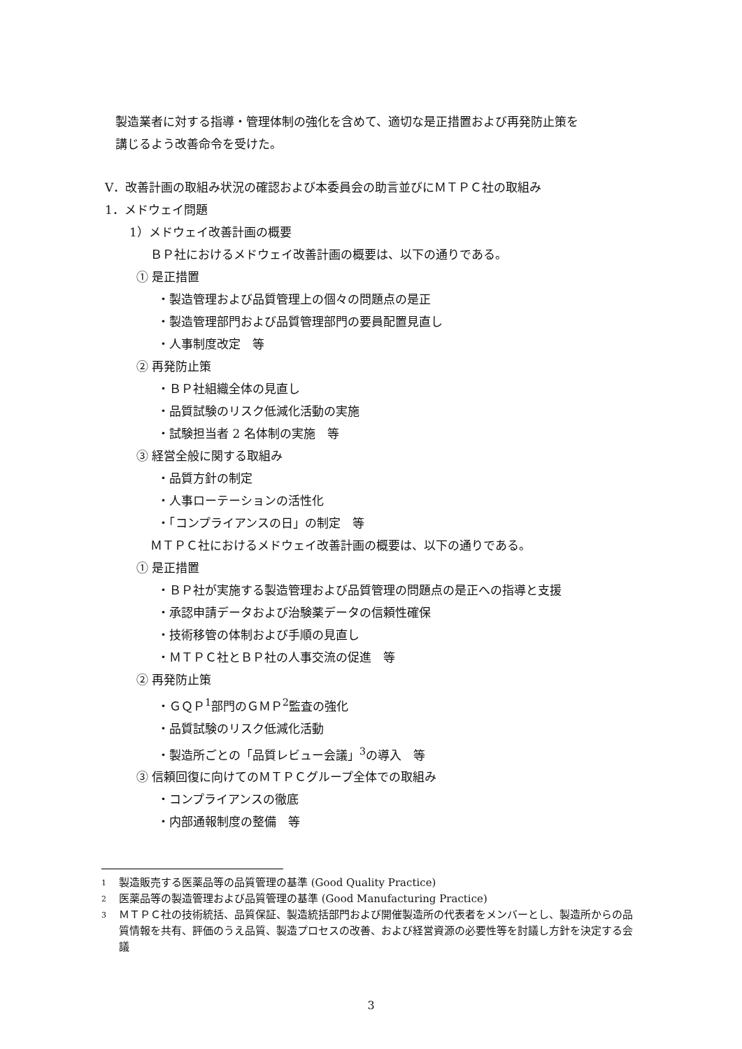製造業者に対する指導・管理体制の強化を含めて、適切な是正措置および再発防止策を
講じるよう改善命令を受けた。
V．改善計画の取組み状況の確認および本委員会の助言並びにＭＴＰＣ社の取組み
1．メドウェイ問題
1）メドウェイ改善計画の概要
ＢＰ社におけるメドウェイ改善計画の概要は、以下の通りである。
① 是正措置
・製造管理および品質管理上の個々の問題点の是正
・製造管理部門および品質管理部門の要員配置見直し
・人事制度改定　等
② 再発防止策
・ＢＰ社組織全体の見直し
・品質試験のリスク低減化活動の実施
・試験担当者 2 名体制の実施　等
③ 経営全般に関する取組み
・品質方針の制定
・人事ローテーションの活性化
・「コンプライアンスの日」の制定　等
ＭＴＰＣ社におけるメドウェイ改善計画の概要は、以下の通りである。
① 是正措置
・ＢＰ社が実施する製造管理および品質管理の問題点の是正への指導と支援
・承認申請データおよび治験薬データの信頼性確保
・技術移管の体制および手順の見直し
・ＭＴＰＣ社とＢＰ社の人事交流の促進　等
② 再発防止策
・ＧＱＰ<sup>1</sup>部門のＧＭＰ<sup>2</sup>監査の強化
・品質試験のリスク低減化活動
・製造所ごとの「品質レビュー会議」<sup>3</sup>の導入　等
③ 信頼回復に向けてのＭＴＰＣグループ全体での取組み
・コンプライアンスの徹底
・内部通報制度の整備　等
1 製造販売する医薬品等の品質管理の基準 (Good Quality Practice)
2 医薬品等の製造管理および品質管理の基準 (Good Manufacturing Practice)
3 ＭＴＰＣ社の技術統括、品質保証、製造統括部門および開催製造所の代表者をメンバーとし、製造所からの品質情報を共有、評価のうえ品質、製造プロセスの改善、および経営資源の必要性等を討議し方針を決定する会議
3